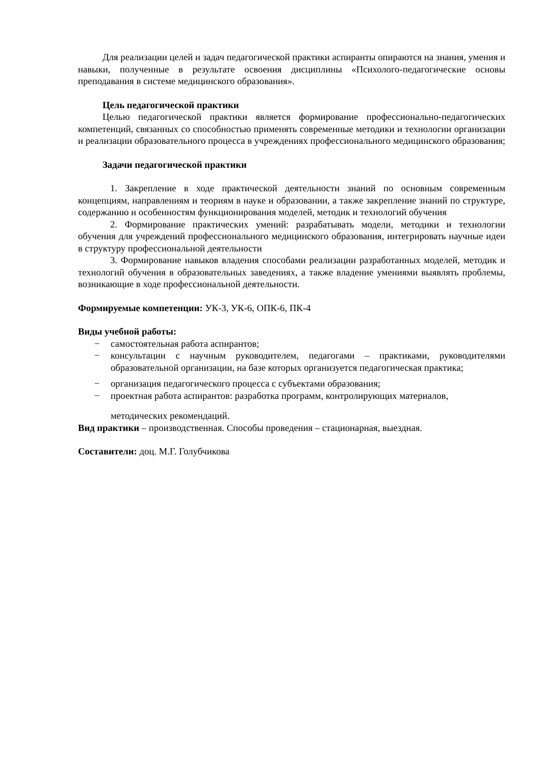Для реализации целей и задач педагогической практики аспиранты опираются на знания, умения и навыки, полученные в результате освоения дисциплины «Психолого-педагогические основы преподавания в системе медицинского образования».
Цель педагогической практики
Целью педагогической практики является формирование профессионально-педагогических компетенций, связанных со способностью применять современные методики и технологии организации и реализации образовательного процесса в учреждениях профессионального медицинского образования;
Задачи педагогической практики
1. Закрепление в ходе практической деятельности знаний по основным современным концепциям, направлениям и теориям в науке и образовании, а также закрепление знаний по структуре, содержанию и особенностям функционирования моделей, методик и технологий обучения
2. Формирование практических умений: разрабатывать модели, методики и технологии обучения для учреждений профессионального медицинского образования, интегрировать научные идеи в структуру профессиональной деятельности
3. Формирование навыков владения способами реализации разработанных моделей, методик и технологий обучения в образовательных заведениях, а также владение умениями выявлять проблемы, возникающие в ходе профессиональной деятельности.
Формируемые компетенции: УК-3, УК-6, ОПК-6, ПК-4
Виды учебной работы:
− самостоятельная работа аспирантов;
− консультации с научным руководителем, педагогами – практиками, руководителями образовательной организации, на базе которых организуется педагогическая практика;
− организация педагогического процесса с субъектами образования;
− проектная работа аспирантов: разработка программ, контролирующих материалов,
методических рекомендаций.
Вид практики – производственная. Способы проведения – стационарная, выездная.
Составители: доц. М.Г. Голубчикова